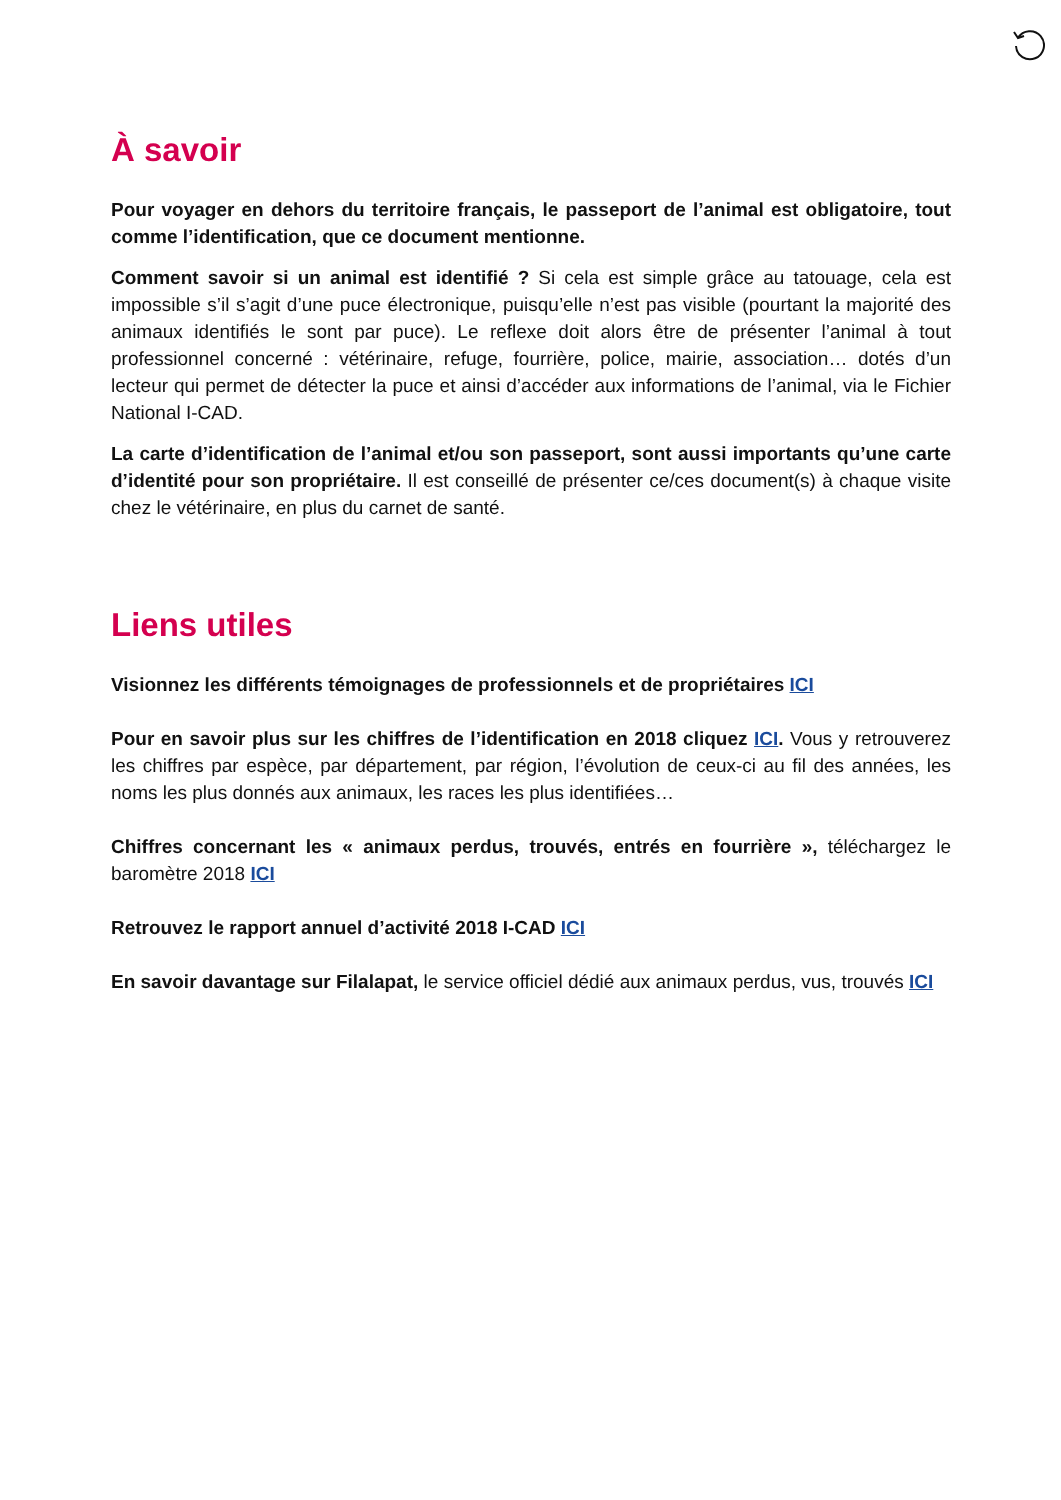À savoir
Pour voyager en dehors du territoire français, le passeport de l’animal est obligatoire, tout comme l’identification, que ce document mentionne.
Comment savoir si un animal est identifié ? Si cela est simple grâce au tatouage, cela est impossible s’il s’agit d’une puce électronique, puisqu’elle n’est pas visible (pourtant la majorité des animaux identifiés le sont par puce). Le reflexe doit alors être de présenter l’animal à tout professionnel concerné : vétérinaire, refuge, fourrière, police, mairie, association… dotés d’un lecteur qui permet de détecter la puce et ainsi d’accéder aux informations de l’animal, via le Fichier National I-CAD.
La carte d’identification de l’animal et/ou son passeport, sont aussi importants qu’une carte d’identité pour son propriétaire. Il est conseillé de présenter ce/ces document(s) à chaque visite chez le vétérinaire, en plus du carnet de santé.
Liens utiles
Visionnez les différents témoignages de professionnels et de propriétaires ICI
Pour en savoir plus sur les chiffres de l’identification en 2018 cliquez ICI. Vous y retrouverez les chiffres par espèce, par département, par région, l’évolution de ceux-ci au fil des années, les noms les plus donnés aux animaux, les races les plus identifiées…
Chiffres concernant les « animaux perdus, trouvés, entrés en fourrière », téléchargez le baromètre 2018 ICI
Retrouvez le rapport annuel d’activité 2018 I-CAD ICI
En savoir davantage sur Filalapat, le service officiel dédié aux animaux perdus, vus, trouvés ICI